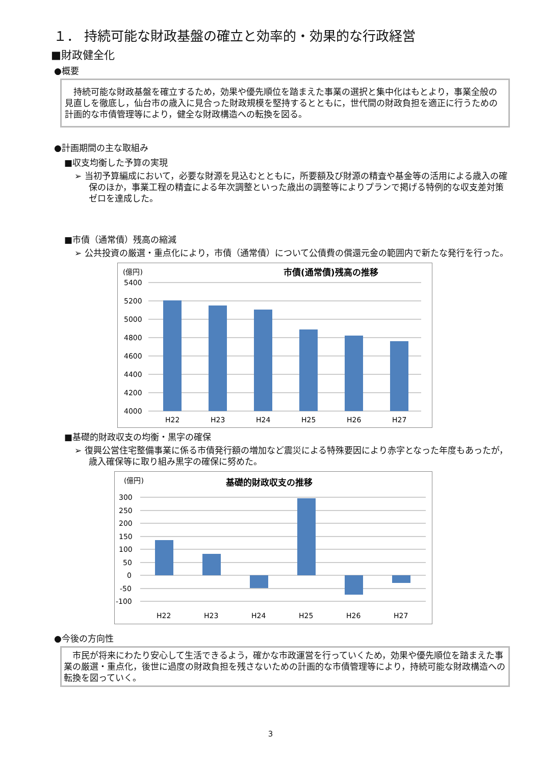１． 持続可能な財政基盤の確立と効率的・効果的な行政経営
■財政健全化
●概要
　持続可能な財政基盤を確立するため，効果や優先順位を踏まえた事業の選択と集中化はもとより，事業全般の見直しを徹底し，仙台市の歳入に見合った財政規模を堅持するとともに，世代間の財政負担を適正に行うための計画的な市債管理等により，健全な財政構造への転換を図る。
●計画期間の主な取組み
■収支均衡した予算の実現
➢ 当初予算編成において，必要な財源を見込むとともに，所要額及び財源の精査や基金等の活用による歳入の確保のほか，事業工程の精査による年次調整といった歳出の調整等によりプランで掲げる特例的な収支差対策ゼロを達成した。
■市債（通常債）残高の縮減
➢ 公共投資の厳選・重点化により，市債（通常債）について公債費の償還元金の範囲内で新たな発行を行った。
(億円)
市債(通常債)残高の推移
5400
5200
5000
4800
4600
4400
4200
4000
H22
H23
H24
H25
H26
H27
■基礎的財政収支の均衡・黒字の確保
➢ 復興公営住宅整備事業に係る市債発行額の増加など震災による特殊要因により赤字となった年度もあったが，歳入確保等に取り組み黒字の確保に努めた。
(億円)
基礎的財政収支の推移
300
250
200
150
100
50
0
-50
-100
H22
H23
H24
H25
H26
H27
●今後の方向性
　市民が将来にわたり安心して生活できるよう，確かな市政運営を行っていくため，効果や優先順位を踏まえた事業の厳選・重点化，後世に過度の財政負担を残さないための計画的な市債管理等により，持続可能な財政構造への転換を図っていく。
3